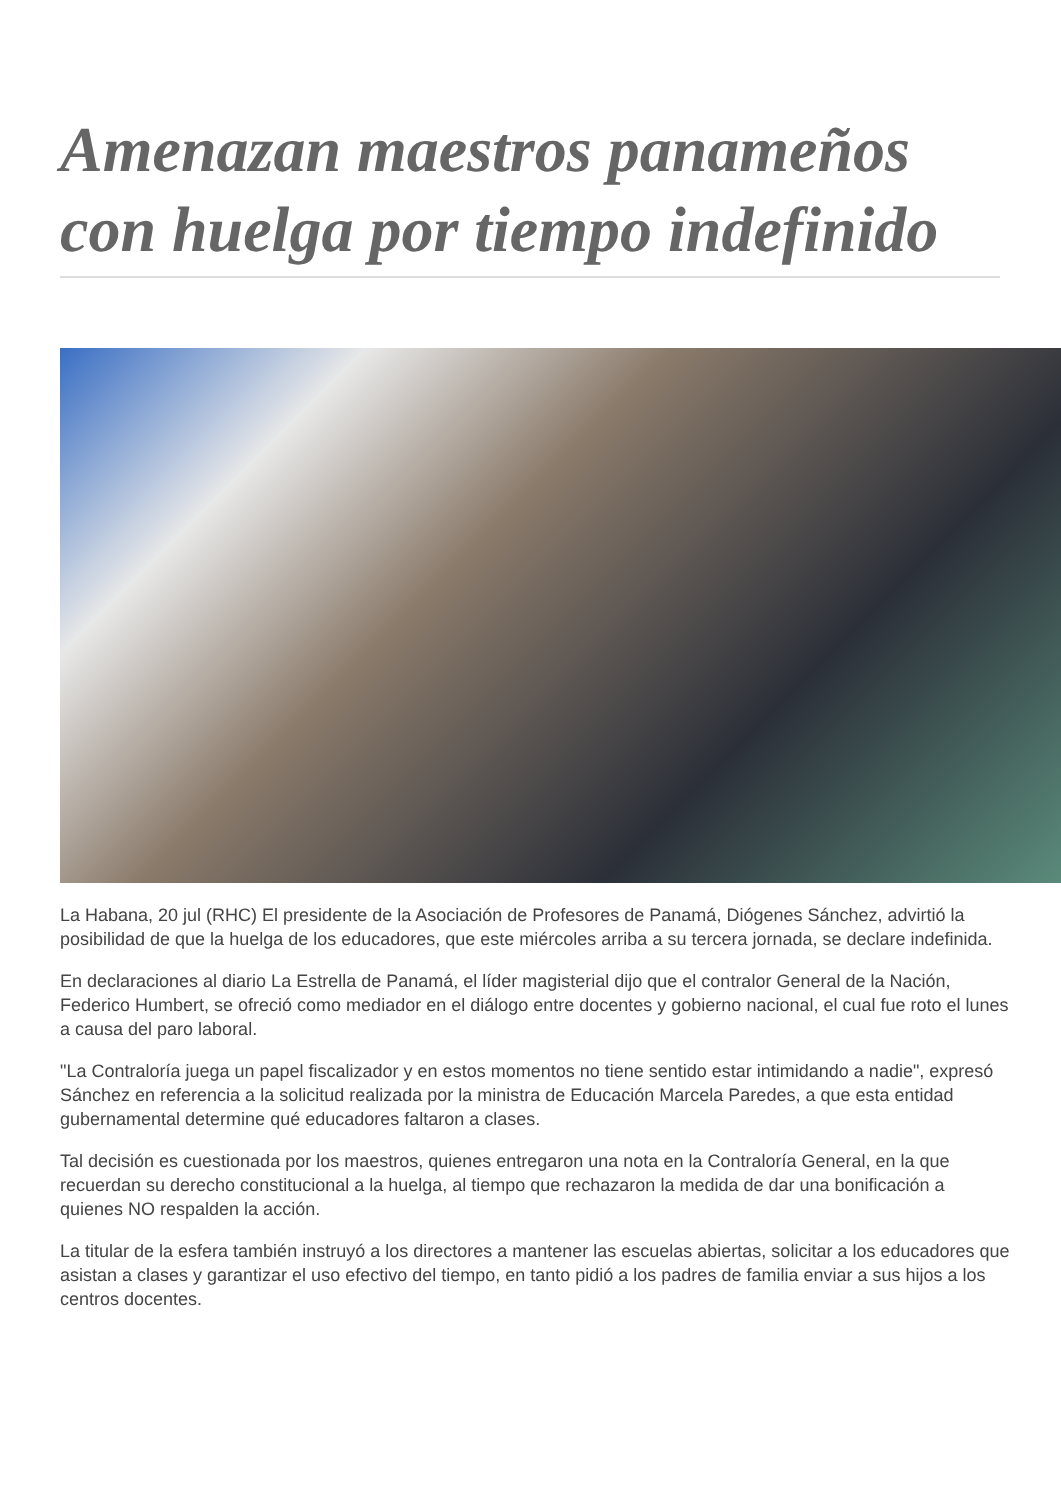Amenazan maestros panameños con huelga por tiempo indefinido
La Habana, 20 jul (RHC) El presidente de la Asociación de Profesores de Panamá, Diógenes Sánchez, advirtió la posibilidad de que la huelga de los educadores, que este miércoles arriba a su tercera jornada, se declare indefinida.
En declaraciones al diario La Estrella de Panamá, el líder magisterial dijo que el contralor General de la Nación, Federico Humbert, se ofreció como mediador en el diálogo entre docentes y gobierno nacional, el cual fue roto el lunes a causa del paro laboral.
"La Contraloría juega un papel fiscalizador y en estos momentos no tiene sentido estar intimidando a nadie", expresó Sánchez en referencia a la solicitud realizada por la ministra de Educación Marcela Paredes, a que esta entidad gubernamental determine qué educadores faltaron a clases.
Tal decisión es cuestionada por los maestros, quienes entregaron una nota en la Contraloría General, en la que recuerdan su derecho constitucional a la huelga, al tiempo que rechazaron la medida de dar una bonificación a quienes NO respalden la acción.
La titular de la esfera también instruyó a los directores a mantener las escuelas abiertas, solicitar a los educadores que asistan a clases y garantizar el uso efectivo del tiempo, en tanto pidió a los padres de familia enviar a sus hijos a los centros docentes.